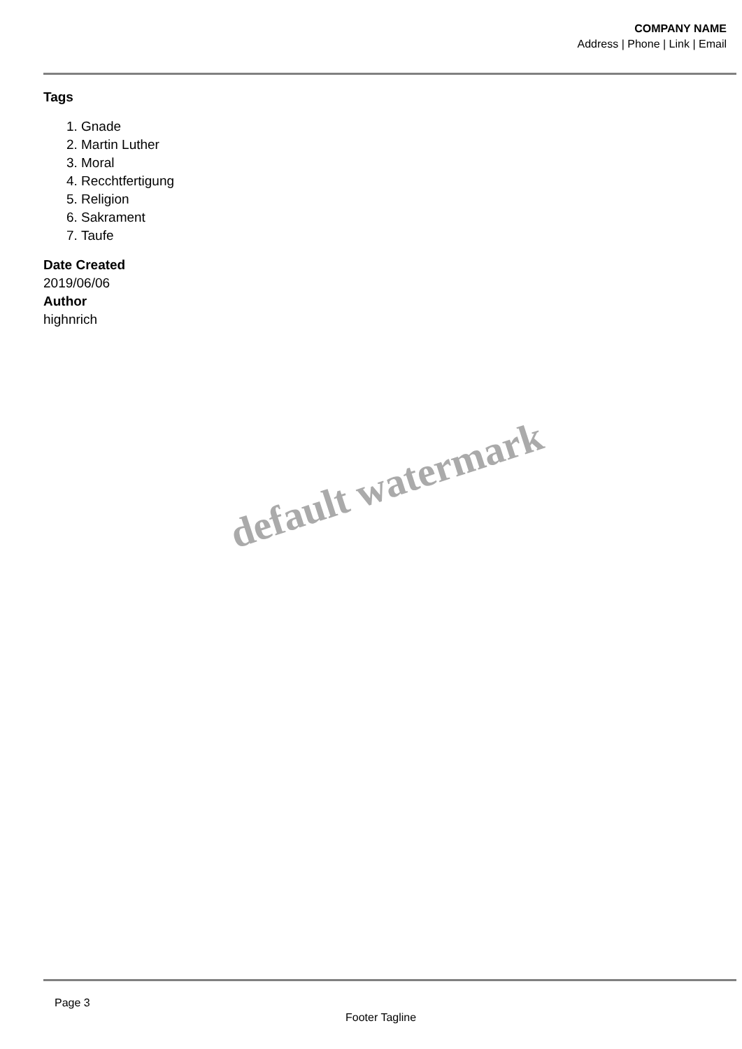COMPANY NAME
Address | Phone | Link | Email
Tags
1. Gnade
2. Martin Luther
3. Moral
4. Recchtfertigung
5. Religion
6. Sakrament
7. Taufe
Date Created
2019/06/06
Author
highnrich
default watermark
Page 3
Footer Tagline